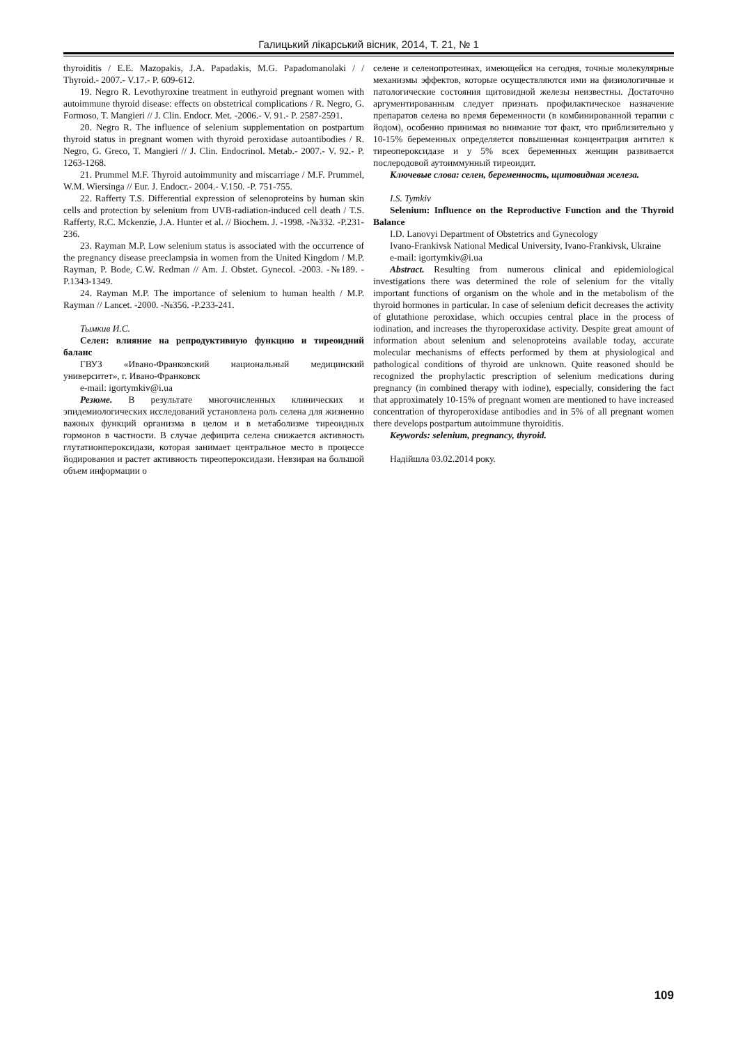Галицький лікарський вісник, 2014, Т. 21, № 1
thyroiditis / E.E. Mazopakis, J.A. Papadakis, M.G. Papadomanolaki / / Thyroid.- 2007.- V.17.- P. 609-612.
19. Negro R. Levothyroxine treatment in euthyroid pregnant women with autoimmune thyroid disease: effects on obstetrical complications / R. Negro, G. Formoso, T. Mangieri // J. Clin. Endocr. Met. -2006.- V. 91.- P. 2587-2591.
20. Negro R. The influence of selenium supplementation on postpartum thyroid status in pregnant women with thyroid peroxidase autoantibodies / R. Negro, G. Greco, T. Mangieri // J. Clin. Endocrinol. Metab.- 2007.- V. 92.- P. 1263-1268.
21. Prummel M.F. Thyroid autoimmunity and miscarriage / M.F. Prummel, W.M. Wiersinga // Eur. J. Endocr.- 2004.- V.150. -P. 751-755.
22. Rafferty T.S. Differential expression of selenoproteins by human skin cells and protection by selenium from UVB-radiation-induced cell death / T.S. Rafferty, R.C. Mckenzie, J.A. Hunter et al. // Biochem. J. -1998. -№332. -P.231-236.
23. Rayman M.P. Low selenium status is associated with the occurrence of the pregnancy disease preeclampsia in women from the United Kingdom / M.P. Rayman, P. Bode, C.W. Redman // Am. J. Obstet. Gynecol. -2003. -№189. - P.1343-1349.
24. Rayman M.P. The importance of selenium to human health / M.P. Rayman // Lancet. -2000. -№356. -P.233-241.
Тымкив И.С.
Селен: влияние на репродуктивную функцию и тиреоидний баланс
ГВУЗ «Ивано-Франковский национальный медицинский университет», г. Ивано-Франковск
e-mail: igortymkiv@i.ua
Резюме. В результате многочисленных клинических и эпидемиологических исследований установлена роль селена для жизненно важных функций организма в целом и в метаболизме тиреоидных гормонов в частности. В случае дефицита селена снижается активность глутатионпероксидази, которая занимает центральное место в процессе йодирования и растет активность тиреопероксидази. Невзирая на большой объем информации о
селене и селенопротеинах, имеющейся на сегодня, точные молекулярные механизмы эффектов, которые осуществляются ими на физиологичные и патологические состояния щитовидной железы неизвестны. Достаточно аргументированным следует признать профилактическое назначение препаратов селена во время беременности (в комбинированной терапии с йодом), особенно принимая во внимание тот факт, что приблизительно у 10-15% беременных определяется повышенная концентрация антител к тиреопероксидазе и у 5% всех беременных женщин развивается послеродовой аутоиммунный тиреоидит.
Ключевые слова: селен, беременность, щитовидная железа.
I.S. Tymkiv
Selenium: Influence on the Reproductive Function and the Thyroid Balance
I.D. Lanovyi Department of Obstetrics and Gynecology
Ivano-Frankivsk National Medical University, Ivano-Frankivsk, Ukraine
e-mail: igortymkiv@i.ua
Abstract. Resulting from numerous clinical and epidemiological investigations there was determined the role of selenium for the vitally important functions of organism on the whole and in the metabolism of the thyroid hormones in particular. In case of selenium deficit decreases the activity of glutathione peroxidase, which occupies central place in the process of iodination, and increases the thyroperoxidase activity. Despite great amount of information about selenium and selenoproteins available today, accurate molecular mechanisms of effects performed by them at physiological and pathological conditions of thyroid are unknown. Quite reasoned should be recognized the prophylactic prescription of selenium medications during pregnancy (in combined therapy with iodine), especially, considering the fact that approximately 10-15% of pregnant women are mentioned to have increased concentration of thyroperoxidase antibodies and in 5% of all pregnant women there develops postpartum autoimmune thyroiditis.
Keywords: selenium, pregnancy, thyroid.
Надійшла 03.02.2014 року.
109